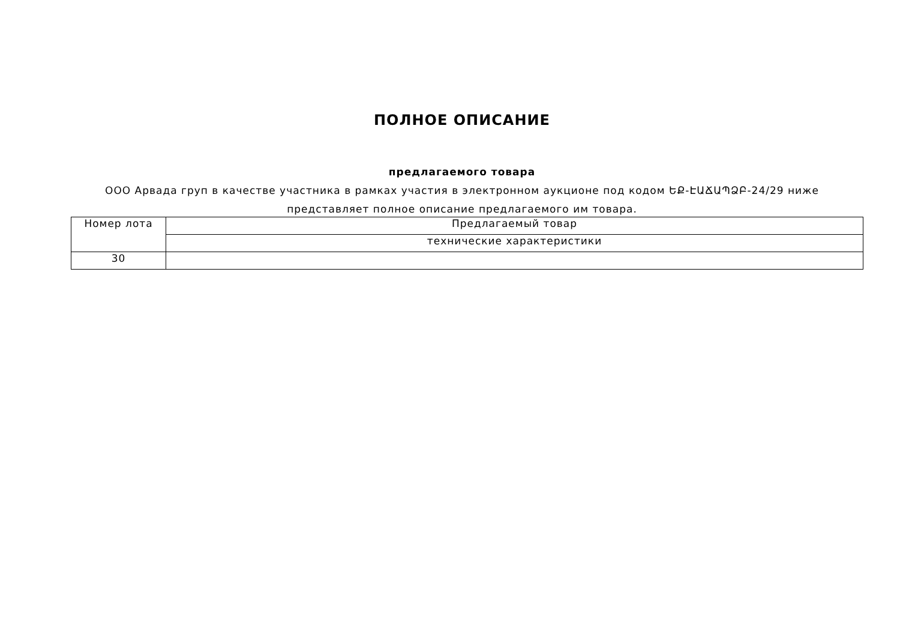ПОЛНОЕ ОПИСАНИЕ
предлагаемого товара
ООО Арвада груп в качестве участника в рамках участия в электронном аукционе под кодом ԵՔ-ԷԱՃԱՊՁԲ-24/29 ниже представляет полное описание предлагаемого им товара.
| Номер лота | Предлагаемый товар |
| --- | --- |
| | технические характеристики |
| 30 | |